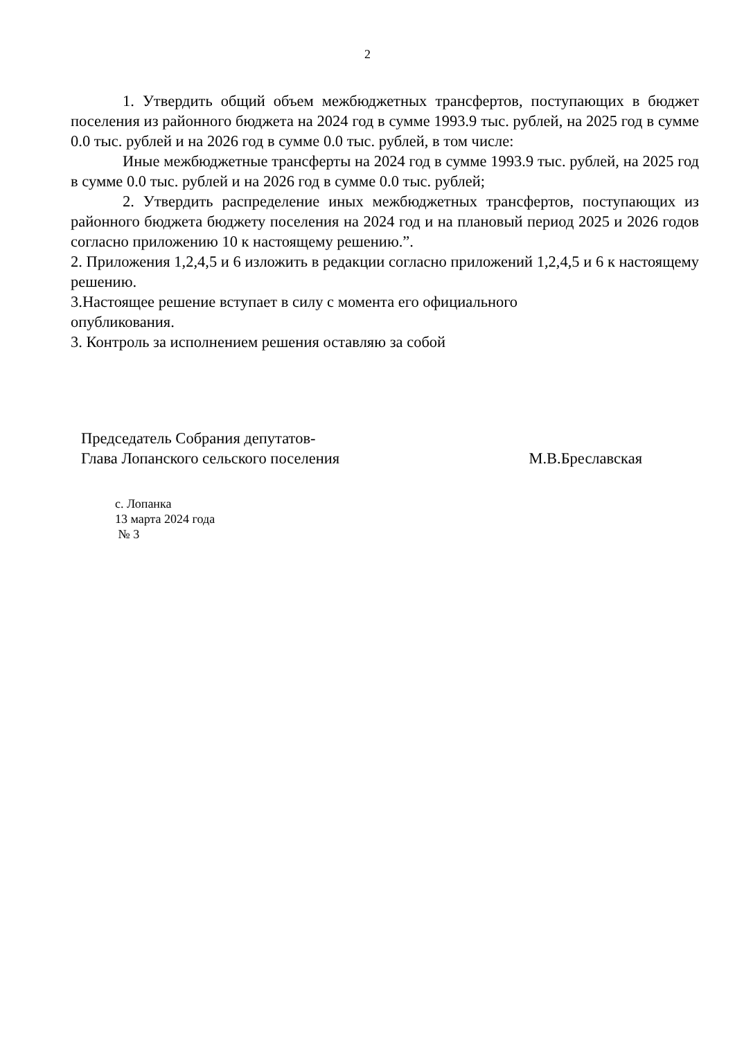2
1. Утвердить общий объем межбюджетных трансфертов, поступающих в бюджет поселения из районного бюджета на 2024 год в сумме 1993.9 тыс. рублей, на 2025 год в сумме 0.0 тыс. рублей и на 2026 год в сумме 0.0 тыс. рублей, в том числе:
Иные межбюджетные трансферты на 2024 год в сумме 1993.9 тыс. рублей, на 2025 год в сумме 0.0 тыс. рублей и на 2026 год в сумме 0.0 тыс. рублей;
2. Утвердить распределение иных межбюджетных трансфертов, поступающих из районного бюджета бюджету поселения на 2024 год и на плановый период 2025 и 2026 годов согласно приложению 10 к настоящему решению.”.
2. Приложения 1,2,4,5 и 6 изложить в редакции согласно приложений 1,2,4,5 и 6 к настоящему решению.
3.Настоящее решение вступает в силу с момента его официального
опубликования.
3. Контроль за исполнением решения оставляю за собой
Председатель Собрания депутатов-
Глава Лопанского сельского поселения
М.В.Бреславская
с. Лопанка
13 марта 2024 года
№ 3